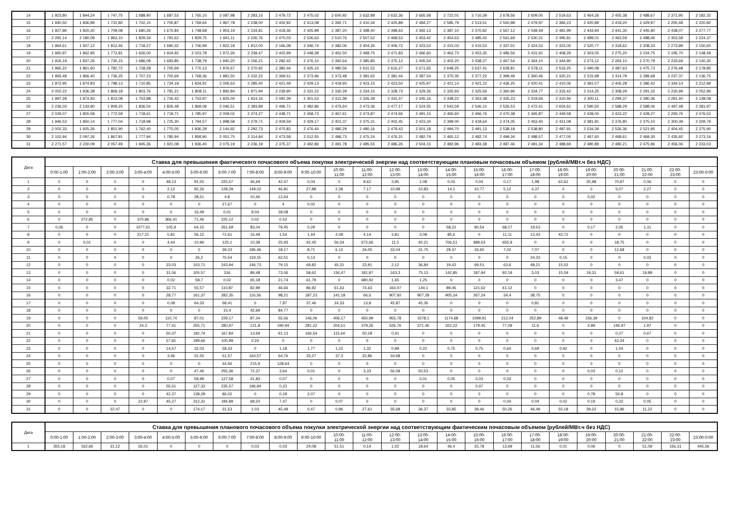| 14 | 1 923,80 | 1 844,24 | 1 747,75 | 1 688,90 | 1 687,52 | 1 765,10 | 2 087,98 | 2 283,15 | 2 479,72 | 2 475,02 | 2 600,92 | 2 632,89 | 2 632,36 | 2 665,58 | 2 722,01 | 2 710,39 | 2 678,56 | 2 609,00 | 2 519,63 | 2 464,26 | 2 455,38 | 2 488,67 | 2 371,95 | 2 182,32 |
| 15 | 1 940,50 | 1 836,89 | 1 731,80 | 1 702,15 | 1 705,87 | 1 769,64 | 1 967,78 | 2 238,00 | 2 402,92 | 2 413,08 | 2 392,71 | 2 410,34 | 2 425,89 | 2 484,27 | 2 585,79 | 2 513,51 | 2 550,98 | 2 479,97 | 2 384,23 | 2 420,89 | 2 418,20 | 2 429,97 | 2 255,48 | 2 220,82 |
| 16 | 1 927,96 | 1 820,20 | 1 709,08 | 1 680,26 | 1 675,84 | 1 748,68 | 1 953,19 | 2 234,81 | 2 418,36 | 2 425,99 | 2 387,20 | 2 398,40 | 2 398,63 | 2 392,13 | 2 387,10 | 2 370,82 | 2 567,12 | 2 548,49 | 2 481,99 | 2 443,94 | 2 441,35 | 2 445,90 | 2 438,07 | 2 277,77 |
| 17 | 2 291,14 | 2 180,09 | 1 963,10 | 1 829,34 | 1 791,62 | 1 829,75 | 1 941,11 | 2 226,76 | 2 470,03 | 2 526,63 | 2 510,76 | 2 507,52 | 2 468,53 | 2 453,42 | 2 454,63 | 2 485,42 | 2 561,69 | 2 530,31 | 2 495,81 | 2 489,01 | 2 463,59 | 2 488,46 | 2 353,58 | 2 224,37 |
| 18 | 1 964,61 | 1 927,12 | 1 812,46 | 1 718,27 | 1 690,32 | 1 706,99 | 1 822,18 | 1 912,00 | 2 166,08 | 2 346,74 | 2 382,06 | 2 404,26 | 2 406,72 | 2 423,52 | 2 415,03 | 2 415,53 | 2 337,01 | 2 324,52 | 2 323,05 | 2 320,77 | 2 318,62 | 2 308,33 | 2 273,89 | 2 150,60 |
| 19 | 1 960,97 | 1 862,95 | 1 773,81 | 1 626,00 | 1 604,92 | 2 023,78 | 1 972,26 | 2 239,47 | 2 402,99 | 2 448,38 | 2 452,50 | 2 468,75 | 2 471,83 | 2 466,60 | 2 462,73 | 2 453,35 | 2 486,56 | 2 431,91 | 2 408,29 | 2 303,05 | 2 275,20 | 2 234,75 | 2 195,70 | 2 148,49 |
| 20 | 1 916,19 | 1 837,26 | 1 730,15 | 1 686,09 | 1 693,85 | 1 738,79 | 1 940,20 | 2 156,21 | 2 282,42 | 2 376,10 | 2 392,64 | 2 385,85 | 2 375,12 | 2 405,54 | 2 402,20 | 2 438,37 | 2 467,54 | 2 364,10 | 2 344,90 | 2 273,12 | 2 264,10 | 2 270,79 | 2 233,69 | 2 140,30 |
| 21 | 1 965,22 | 1 861,60 | 1 782,72 | 1 718,28 | 1 705,69 | 1 770,13 | 1 976,67 | 2 270,92 | 2 382,44 | 2 425,10 | 2 480,56 | 2 631,52 | 2 616,27 | 2 671,65 | 2 648,25 | 2 637,41 | 2 628,81 | 2 578,11 | 2 533,25 | 2 490,08 | 2 487,63 | 2 475,73 | 2 276,48 | 2 178,85 |
| 22 | 1 993,48 | 1 866,40 | 1 736,25 | 1 707,23 | 1 702,69 | 1 768,36 | 1 981,50 | 2 232,22 | 2 369,51 | 2 373,96 | 2 373,48 | 2 381,62 | 2 381,44 | 2 387,54 | 2 370,35 | 2 377,22 | 2 399,49 | 2 360,46 | 2 320,21 | 2 315,98 | 2 314,78 | 2 289,68 | 2 237,37 | 2 136,75 |
| 23 | 1 972,95 | 1 874,83 | 1 798,13 | 1 710,85 | 1 734,18 | 1 834,91 | 2 006,63 | 2 285,40 | 2 421,49 | 2 429,13 | 2 419,93 | 2 423,15 | 2 423,50 | 2 425,97 | 2 421,14 | 2 421,22 | 2 436,25 | 2 420,41 | 2 410,06 | 2 391,07 | 2 405,28 | 2 386,42 | 2 344,14 | 2 212,89 |
| 24 | 2 002,22 | 1 936,38 | 1 869,18 | 1 803,76 | 1 781,21 | 1 808,11 | 1 892,84 | 1 971,94 | 2 239,90 | 2 331,22 | 2 330,29 | 2 334,15 | 2 328,73 | 2 329,26 | 2 325,93 | 2 325,56 | 2 360,96 | 2 334,77 | 2 315,42 | 2 314,25 | 2 308,29 | 2 291,32 | 2 230,99 | 2 052,96 |
| 25 | 1 997,28 | 1 874,93 | 1 813,08 | 1 753,88 | 1 726,42 | 1 753,97 | 1 825,04 | 1 914,16 | 2 091,39 | 2 301,52 | 2 311,38 | 2 326,39 | 2 331,47 | 2 345,16 | 2 348,22 | 2 353,38 | 2 335,23 | 2 319,66 | 2 310,46 | 2 300,11 | 2 294,37 | 2 280,36 | 2 281,40 | 2 148,08 |
| 26 | 2 236,03 | 2 133,90 | 1 909,25 | 1 836,04 | 1 826,48 | 1 869,09 | 2 046,51 | 2 393,89 | 2 496,71 | 2 482,86 | 2 475,64 | 2 473,36 | 2 477,17 | 2 524,55 | 2 543,59 | 2 546,10 | 2 526,53 | 2 472,41 | 2 604,62 | 2 590,50 | 2 588,29 | 2 588,06 | 2 497,48 | 2 281,97 |
| 27 | 2 029,07 | 1 855,58 | 1 772,59 | 1 718,61 | 1 719,71 | 1 785,97 | 2 009,02 | 2 274,27 | 2 448,71 | 2 458,73 | 2 467,61 | 2 473,87 | 2 474,66 | 2 491,15 | 2 465,60 | 2 466,76 | 2 470,38 | 2 465,87 | 2 449,58 | 2 439,00 | 2 423,22 | 2 428,27 | 2 293,76 | 2 076,52 |
| 28 | 1 946,53 | 1 850,14 | 1 777,04 | 1 718,98 | 1 725,30 | 1 794,57 | 1 998,58 | 2 279,71 | 2 409,59 | 2 429,17 | 2 401,37 | 2 375,31 | 2 402,45 | 2 423,34 | 2 399,00 | 2 418,64 | 2 474,35 | 2 463,40 | 2 421,08 | 2 381,81 | 2 376,80 | 2 375,10 | 2 300,39 | 2 209,79 |
| 29 | 2 002,33 | 1 925,26 | 1 851,90 | 1 762,40 | 1 775,05 | 1 836,29 | 2 144,92 | 2 292,73 | 2 470,83 | 2 476,44 | 2 480,29 | 2 480,16 | 2 479,43 | 2 501,18 | 2 494,70 | 2 491,13 | 2 538,18 | 2 538,80 | 2 487,91 | 2 534,39 | 2 526,36 | 2 521,95 | 2 404,45 | 2 275,90 |
| 30 | 2 152,94 | 2 097,26 | 1 867,81 | 1 777,94 | 1 785,94 | 1 858,90 | 2 051,75 | 2 314,84 | 2 473,58 | 2 512,55 | 2 486,73 | 2 475,24 | 2 476,31 | 2 482,79 | 2 465,12 | 2 482,74 | 2 499,34 | 2 488,57 | 2 477,05 | 2 467,60 | 2 468,61 | 2 468,30 | 2 435,92 | 2 273,16 |
| 31 | 2 271,57 | 2 230,09 | 2 057,49 | 1 945,36 | 1 921,08 | 1 936,40 | 2 075,19 | 2 236,19 | 2 375,37 | 2 492,86 | 2 491,78 | 2 485,55 | 2 486,26 | 2 504,15 | 2 482,96 | 2 483,38 | 2 487,46 | 2 491,34 | 2 488,69 | 2 480,89 | 2 480,21 | 2 475,96 | 2 456,06 | 2 233,03 |
| Дата | Ставка для превышения фактического почасового объема покупки электрической энергии над соответствующим плановым почасовым объемом (рублей/МВт.ч без НДС) | | | | | | | | | | | | | | | | | | | | | | | |
| --- | --- | --- | --- | --- | --- | --- | --- | --- | --- | --- | --- | --- | --- | --- | --- | --- | --- | --- | --- | --- | --- | --- | --- | --- |
| | 0:00-1:00 | 1:00-2:00 | 2:00-3:00 | 3:00-4:00 | 4:00-5:00 | 5:00-6:00 | 6:00-7:00 | 7:00-8:00 | 8:00-9:00 | 9:00-10:00 | 10:00- 11:00 | 11:00- 12:00 | 12:00- 13:00 | 13:00- 14:00 | 14:00- 15:00 | 15:00- 16:00 | 16:00- 17:00 | 17:00- 18:00 | 18:00- 19:00 | 19:00- 20:00 | 20:00- 21:00 | 21:00- 22:00 | 22:00- 23:00 | 23:00-0:00 |
| 1 | 0 | 0 | 0 | 0 | 48,13 | 91,55 | 225,57 | 46,69 | 42,47 | 0,04 | 0 | 8,62 | 3,95 | 1,08 | 0,03 | 0,04 | 0,17 | 1,98 | 62,62 | 35,98 | 70,87 | 0,06 | 0 | 0 |
| 2 | 0 | 0 | 0 | 0 | 2,12 | 92,26 | 128,29 | 149,02 | 46,81 | 27,88 | 2,38 | 7,17 | 10,99 | 10,83 | 14,1 | 10,77 | 5,12 | 4,37 | 0 | 0 | 5,07 | 2,27 | 0 | 0 |
| 3 | 0 | 0 | 0 | 0 | 0,78 | 28,51 | 4,8 | 10,46 | 12,64 | 0 | 0 | 0 | 0 | 0 | 0 | 0 | 0 | 0 | 0 | 0,02 | 0 | 0 | 0 | 0 |
| 4 | 0 | 0 | 0 | 0 | 0 | 0 | 27,67 | 0 | 4 | 0,02 | 0 | 0 | 0 | 0 | 0 | 0 | 0 | 0 | 0 | 0 | 0 | 0 | 0 | 0 |
| 5 | 0 | 0 | 0 | 0 | 0 | 16,49 | 0,01 | 9,04 | 18,08 | 0 | 0 | 0 | 0 | 0 | 0 | 0 | 0 | 0 | 0 | 0 | 0 | 0 | 0 | 0 |
| 6 | 0 | 272,85 | 0 | 370,86 | 366,41 | 71,46 | 225,12 | 0,02 | 0,52 | 0 | 0 | 0 | 0 | 0 | 0 | 0 | 0 | 0 | 0 | 0 | 0 | 0 | 0 | 0 |
| 7 | 0,06 | 0 | 0 | 1077,61 | 105,9 | 64,15 | 261,69 | 83,04 | 79,45 | 0,29 | 0 | 0 | 0 | 0 | 58,22 | 90,54 | 68,17 | 19,53 | 0 | 0,17 | 2,05 | 1,11 | 0 | 0 |
| 8 | 0 | 0 | 0 | 217,21 | 5,81 | 56,12 | 72,61 | 16,49 | 1,54 | 1,44 | 2,09 | 4,14 | 3,81 | 3,08 | 85,6 | 0 | 11,11 | 13,43 | 43,72 | 0 | 0 | 0 | 0 | 0 |
| 9 | 0 | 0,01 | 0 | 0 | 4,44 | 10,96 | 125,1 | 10,38 | 25,93 | 42,45 | 56,54 | 672,66 | 11,5 | 40,21 | 706,51 | 689,63 | 655,9 | 0 | 0 | 0 | 18,75 | 0 | 0 | 0 |
| 10 | 0 | 0 | 0 | 0 | 0 | 0 | 39,23 | 185,46 | 18,17 | 8,71 | 6,12 | 34,05 | 33,04 | 31,75 | 29,37 | 33,65 | 7,02 | 7,07 | 0 | 0 | 12,68 | 0 | 0 | 0 |
| 11 | 0 | 0 | 0 | 0 | 0 | 26,2 | 75,54 | 119,15 | 62,51 | 0,13 | 0 | 0 | 0 | 0 | 0 | 0 | 0 | 24,23 | 0,15 | 0 | 0 | 0,02 | 0 | 0 |
| 12 | 0 | 0 | 0 | 0 | 23,03 | 103,71 | 243,94 | 146,73 | 79,15 | 69,82 | 45,31 | 23,91 | 2,12 | 36,84 | 19,42 | 69,51 | 63,6 | 48,21 | 15,02 | 0 | 0 | 0 | 0 | 0 |
| 13 | 0 | 0 | 0 | 0 | 31,06 | 105,57 | 316 | 89,48 | 73,06 | 58,62 | 136,47 | 181,87 | 163,3 | 75,13 | 142,85 | 187,94 | 92,19 | 3,03 | 15,59 | 19,31 | 59,61 | 19,89 | 0 | 0 |
| 14 | 0 | 0 | 0 | 0 | 0,02 | 58,7 | 0,02 | 65,18 | 21,74 | 61,79 | 0 | 680,92 | 1,65 | 1,25 | 0 | 0 | 0 | 0 | 0 | 0 | 3,47 | 0 | 0 | 0 |
| 15 | 0 | 0 | 0 | 0 | 32,71 | 55,57 | 110,87 | 82,99 | 46,66 | 86,92 | 61,63 | 74,63 | 164,07 | 144,1 | 89,45 | 121,62 | 41,12 | 0 | 0 | 0 | 0 | 0 | 0 | 0 |
| 16 | 0 | 0 | 0 | 0 | 28,77 | 161,37 | 282,35 | 116,56 | 98,21 | 187,23 | 141,18 | 66,6 | 907,92 | 907,28 | 905,34 | 267,24 | 34,4 | 38,75 | 0 | 0 | 0 | 0 | 0 | 0 |
| 17 | 0 | 0 | 0 | 0 | 0,08 | 64,33 | 58,41 | 0 | 7,87 | 37,46 | 24,33 | 13,8 | 45,87 | 45,35 | 0 | 0 | 0 | 0,81 | 0 | 0 | 0 | 0 | 0 | 0 |
| 18 | 0 | 0 | 0 | 0 | 0 | 0 | 15,4 | 42,69 | 84,77 | 0 | 0 | 0 | 0 | 0 | 0 | 0 | 0 | 0 | 0 | 0 | 0 | 0 | 0 | 0 |
| 19 | 0 | 0 | 0 | 59,05 | 110,74 | 87,01 | 229,17 | 87,34 | 55,56 | 146,06 | 406,17 | 450,99 | 955,78 | 1578,1 | 1174,68 | 1099,91 | 212,04 | 252,89 | 48,49 | 156,39 | 0 | 104,82 | 0 | 0 |
| 20 | 0 | 0 | 0 | 24,3 | 77,41 | 255,71 | 280,97 | 121,8 | 190,94 | 281,22 | 204,51 | 379,26 | 526,76 | 371,46 | 322,22 | 179,45 | 77,09 | 11,6 | 0 | 4,89 | 146,97 | 1,97 | 0 | 0 |
| 21 | 0 | 0 | 0 | 0 | 50,37 | 192,74 | 167,84 | 13,69 | 91,13 | 166,54 | 115,64 | 50,18 | 0,41 | 0 | 0 | 0 | 0 | 0 | 0 | 0 | 0,27 | 0,67 | 0 | 0 |
| 22 | 0 | 0 | 0 | 0 | 57,81 | 199,66 | 100,99 | 0,24 | 0 | 0 | 0 | 0 | 0 | 0 | 0 | 0 | 0 | 0 | 0 | 0 | 43,34 | 0 | 0 | 0 |
| 23 | 0 | 0 | 0 | 0 | 14,57 | 32,03 | 58,33 | 0 | 1,18 | 1,77 | 1,22 | 1,32 | 0,99 | 0,22 | 0,75 | 0,75 | 0,64 | 0,69 | 0,92 | 0 | 1,04 | 0 | 0 | 0 |
| 24 | 0 | 0 | 0 | 0 | 3,46 | 31,55 | 51,57 | 164,57 | 64,76 | 33,27 | 37,3 | 32,86 | 34,68 | 0 | 0 | 0 | 0 | 0 | 0 | 0 | 0 | 0 | 0 | 0 |
| 25 | 0 | 0 | 0 | 0 | 0 | 0 | 44,56 | 215,9 | 128,64 | 0 | 0 | 0 | 0 | 0 | 0 | 0 | 0 | 0 | 0 | 0 | 0 | 0 | 0 | 0 |
| 26 | 0 | 0 | 0 | 0 | 0 | 47,46 | 255,36 | 72,37 | 3,64 | 0,01 | 0 | 3,33 | 56,58 | 50,53 | 0 | 0 | 0 | 0 | 0 | 0,03 | 0,12 | 0 | 0 | 0 |
| 27 | 0 | 0 | 0 | 0 | 0,07 | 59,99 | 127,58 | 41,83 | 0,07 | 0 | 0 | 0 | 0 | 0,01 | 0,05 | 0,03 | 0,03 | 0 | 0 | 0 | 0 | 0 | 0 | 0 |
| 28 | 0 | 0 | 0 | 0 | 55,51 | 127,33 | 235,57 | 196,84 | 0,23 | 0 | 0 | 0 | 0 | 0 | 0 | 0,07 | 0 | 0 | 0 | 0 | 0 | 0 | 0 | 0 |
| 29 | 0 | 0 | 0 | 0 | 42,37 | 138,28 | 86,02 | 0 | 0,18 | 2,07 | 0 | 0 | 0 | 0 | 0 | 0 | 0 | 0 | 0 | 0,78 | 50,8 | 0 | 0 | 0 |
| 30 | 0 | 0 | 0 | 22,97 | 45,27 | 312,32 | 184,89 | 68,24 | 7,47 | 0 | 0,07 | 0 | 0 | 0 | 0 | 0 | 0,04 | 0,04 | 0,02 | 0,19 | 0,22 | 0,05 | 0 | 0 |
| 31 | 0 | 0 | 22,47 | 0 | 0 | 174,17 | 31,53 | 1,03 | 45,49 | 0,47 | 0,86 | 27,61 | 35,68 | 36,37 | 33,85 | 39,46 | 50,26 | 46,49 | 55,18 | 39,22 | 15,86 | 11,22 | 0 | 0 |
| Дата | Ставка для превышения планового почасового объема покупки электрической энергии над соответствующим фактическим почасовым объемом (рублей/МВт.ч без НДС) | | | | | | | | | | | | | | | | | | | | | | | |
| --- | --- | --- | --- | --- | --- | --- | --- | --- | --- | --- | --- | --- | --- | --- | --- | --- | --- | --- | --- | --- | --- | --- | --- | --- |
| | 0:00-1:00 | 1:00-2:00 | 2:00-3:00 | 3:00-4:00 | 4:00-5:00 | 5:00-6:00 | 6:00-7:00 | 7:00-8:00 | 8:00-9:00 | 9:00-10:00 | 10:00- 11:00 | 11:00- 12:00 | 12:00- 13:00 | 13:00- 14:00 | 14:00- 15:00 | 15:00- 16:00 | 16:00- 17:00 | 17:00- 18:00 | 18:00- 19:00 | 19:00- 20:00 | 20:00- 21:00 | 21:00- 22:00 | 22:00- 23:00 | 23:00-0:00 |
| 1 | 355,18 | 162,66 | 31,12 | 26,01 | 0 | 0 | 0 | 0,03 | 0,03 | 24,08 | 51,51 | 0,14 | 1,02 | 18,64 | 46,4 | 25,78 | 13,69 | 11,56 | 0,01 | 0,06 | 0 | 51,09 | 156,31 | 445,56 |